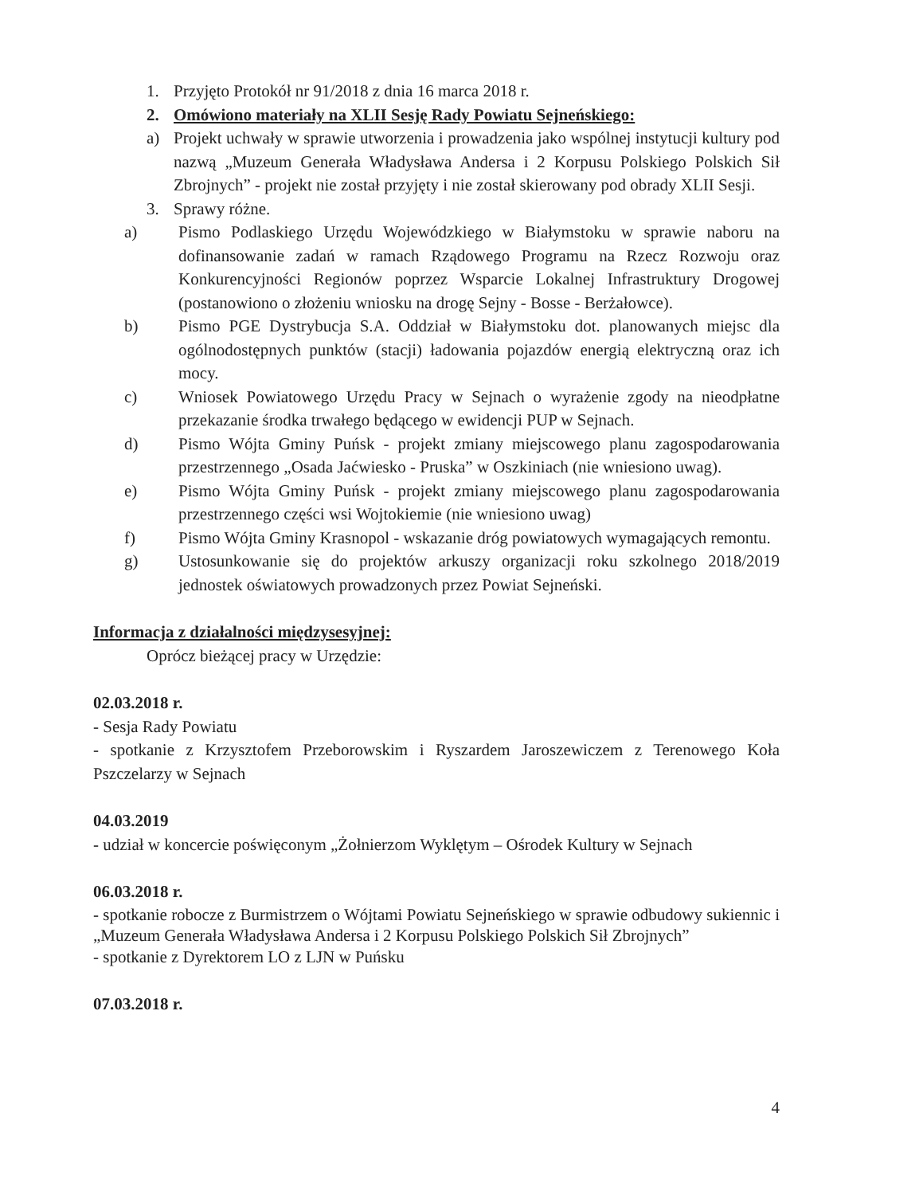1. Przyjęto Protokół nr 91/2018 z dnia 16 marca 2018 r.
2. Omówiono materiały na XLII Sesję Rady Powiatu Sejneńskiego:
a) Projekt uchwały w sprawie utworzenia i prowadzenia jako wspólnej instytucji kultury pod nazwą „Muzeum Generała Władysława Andersa i 2 Korpusu Polskiego Polskich Sił Zbrojnych” - projekt nie został przyjęty i nie został skierowany pod obrady XLII Sesji.
3. Sprawy różne.
a) Pismo Podlaskiego Urzędu Wojewódzkiego w Białymstoku w sprawie naboru na dofinansowanie zadań w ramach Rządowego Programu na Rzecz Rozwoju oraz Konkurencyjności Regionów poprzez Wsparcie Lokalnej Infrastruktury Drogowej (postanowiono o złożeniu wniosku na drogę Sejny - Bosse - Berżałowce).
b) Pismo PGE Dystrybucja S.A. Oddział w Białymstoku dot. planowanych miejsc dla ogólnodostępnych punktów (stacji) ładowania pojazdów energią elektryczną oraz ich mocy.
c) Wniosek Powiatowego Urzędu Pracy w Sejnach o wyrażenie zgody na nieodpłatne przekazanie środka trwałego będącego w ewidencji PUP w Sejnach.
d) Pismo Wójta Gminy Puńsk - projekt zmiany miejscowego planu zagospodarowania przestrzennego „Osada Jaćwiesko - Pruska” w Oszkiniach (nie wniesiono uwag).
e) Pismo Wójta Gminy Puńsk - projekt zmiany miejscowego planu zagospodarowania przestrzennego części wsi Wojtokiemie (nie wniesiono uwag)
f) Pismo Wójta Gminy Krasnopol - wskazanie dróg powiatowych wymagających remontu.
g) Ustosunkowanie się do projektów arkuszy organizacji roku szkolnego 2018/2019 jednostek oświatowych prowadzonych przez Powiat Sejneński.
Informacja z działalności międzysesyjnej:
Oprócz bieżącej pracy w Urzędzie:
02.03.2018 r.
- Sesja Rady Powiatu
- spotkanie z Krzysztofem Przeborowskim i Ryszardem Jaroszewiczem z Terenowego Koła Pszczelarzy w Sejnach
04.03.2019
- udział w koncercie poświęconym „Żołnierzom Wyklętym – Ośrodek Kultury w Sejnach
06.03.2018 r.
- spotkanie robocze z Burmistrzem o Wójtami Powiatu Sejneńskiego w sprawie odbudowy sukiennic i „Muzeum Generała Władysława Andersa i 2 Korpusu Polskiego Polskich Sił Zbrojnych”
- spotkanie z Dyrektorem LO z LJN w Puńsku
07.03.2018 r.
4